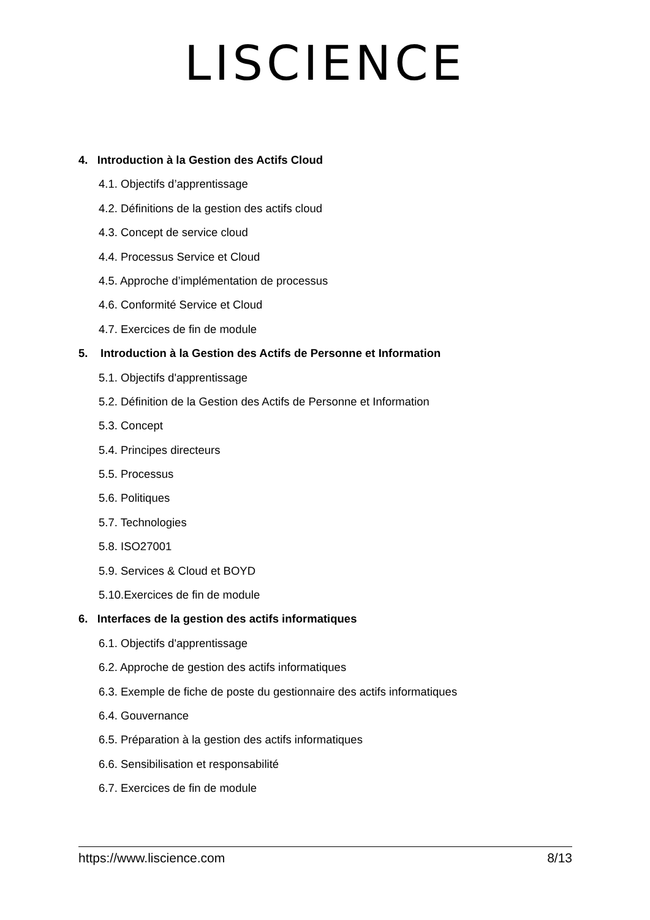LISCIENCE
4. Introduction à la Gestion des Actifs Cloud
4.1. Objectifs d’apprentissage
4.2. Définitions de la gestion des actifs cloud
4.3. Concept de service cloud
4.4. Processus Service et Cloud
4.5. Approche d’implémentation de processus
4.6. Conformité Service et Cloud
4.7. Exercices de fin de module
5. Introduction à la Gestion des Actifs de Personne et Information
5.1. Objectifs d'apprentissage
5.2. Définition de la Gestion des Actifs de Personne et Information
5.3. Concept
5.4. Principes directeurs
5.5. Processus
5.6. Politiques
5.7. Technologies
5.8. ISO27001
5.9. Services & Cloud et BOYD
5.10.Exercices de fin de module
6. Interfaces de la gestion des actifs informatiques
6.1. Objectifs d'apprentissage
6.2. Approche de gestion des actifs informatiques
6.3. Exemple de fiche de poste du gestionnaire des actifs informatiques
6.4. Gouvernance
6.5. Préparation à la gestion des actifs informatiques
6.6. Sensibilisation et responsabilité
6.7. Exercices de fin de module
https://www.liscience.com 8/13